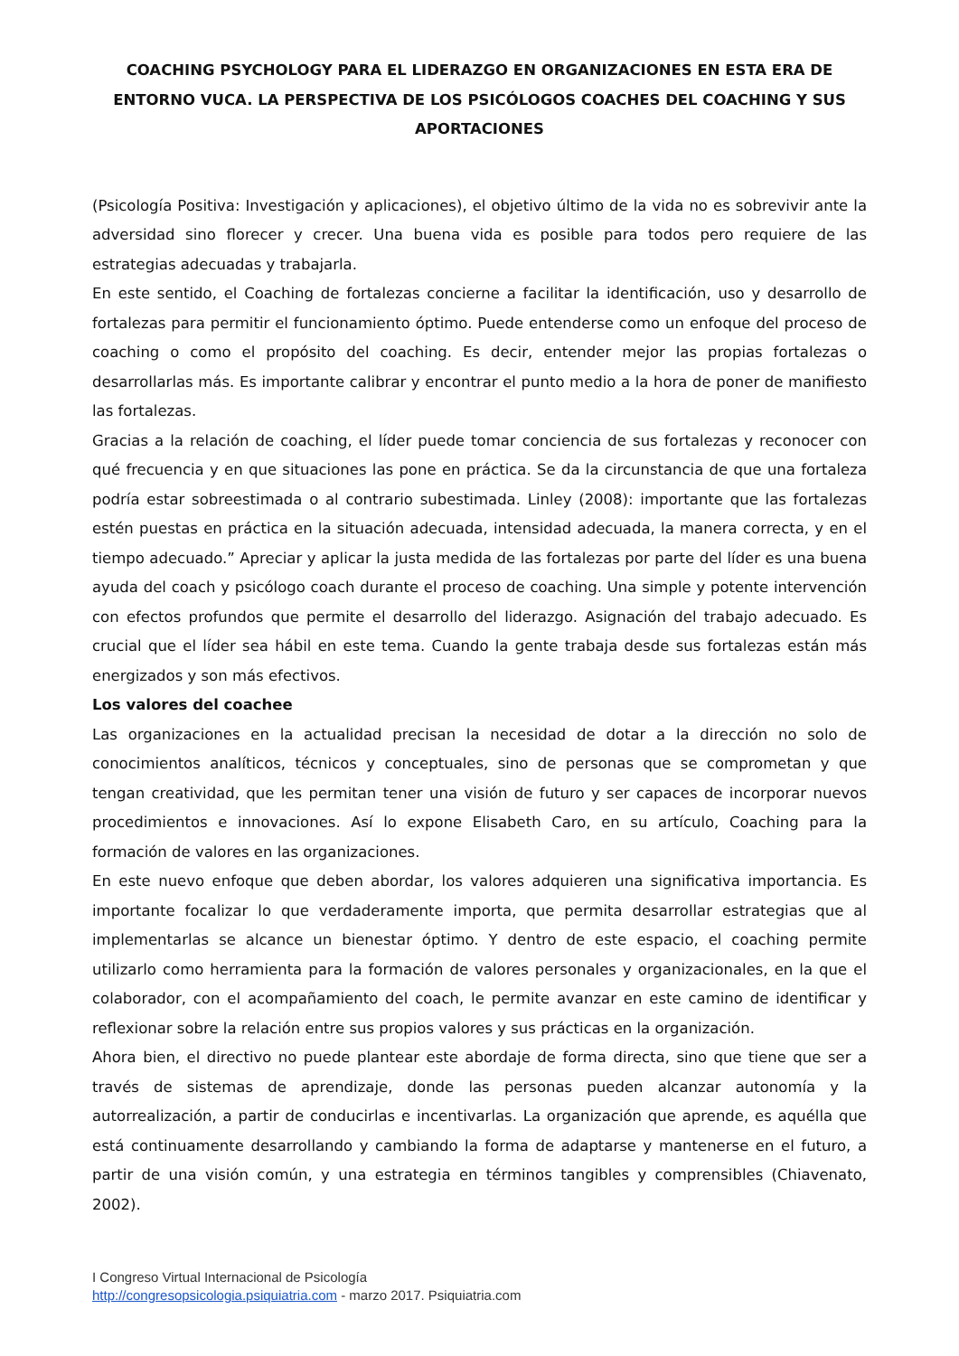COACHING PSYCHOLOGY PARA EL LIDERAZGO EN ORGANIZACIONES EN ESTA ERA DE ENTORNO VUCA. LA PERSPECTIVA DE LOS PSICÓLOGOS COACHES DEL COACHING Y SUS APORTACIONES
(Psicología Positiva: Investigación y aplicaciones), el objetivo último de la vida no es sobrevivir ante la adversidad sino florecer y crecer. Una buena vida es posible para todos pero requiere de las estrategias adecuadas y trabajarla.
En este sentido, el Coaching de fortalezas concierne a facilitar la identificación, uso y desarrollo de fortalezas para permitir el funcionamiento óptimo. Puede entenderse como un enfoque del proceso de coaching o como el propósito del coaching. Es decir, entender mejor las propias fortalezas o desarrollarlas más. Es importante calibrar y encontrar el punto medio a la hora de poner de manifiesto las fortalezas.
Gracias a la relación de coaching, el líder puede tomar conciencia de sus fortalezas y reconocer con qué frecuencia y en que situaciones las pone en práctica. Se da la circunstancia de que una fortaleza podría estar sobreestimada o al contrario subestimada. Linley (2008): importante que las fortalezas estén puestas en práctica en la situación adecuada, intensidad adecuada, la manera correcta, y en el tiempo adecuado.” Apreciar y aplicar la justa medida de las fortalezas por parte del líder es una buena ayuda del coach y psicólogo coach durante el proceso de coaching. Una simple y potente intervención con efectos profundos que permite el desarrollo del liderazgo. Asignación del trabajo adecuado. Es crucial que el líder sea hábil en este tema. Cuando la gente trabaja desde sus fortalezas están más energizados y son más efectivos.
Los valores del coachee
Las organizaciones en la actualidad precisan la necesidad de dotar a la dirección no solo de conocimientos analíticos, técnicos y conceptuales, sino de personas que se comprometan y que tengan creatividad, que les permitan tener una visión de futuro y ser capaces de incorporar nuevos procedimientos e innovaciones. Así lo expone Elisabeth Caro, en su artículo, Coaching para la formación de valores en las organizaciones.
En este nuevo enfoque que deben abordar, los valores adquieren una significativa importancia. Es importante focalizar lo que verdaderamente importa, que permita desarrollar estrategias que al implementarlas se alcance un bienestar óptimo. Y dentro de este espacio, el coaching permite utilizarlo como herramienta para la formación de valores personales y organizacionales, en la que el colaborador, con el acompañamiento del coach, le permite avanzar en este camino de identificar y reflexionar sobre la relación entre sus propios valores y sus prácticas en la organización.
Ahora bien, el directivo no puede plantear este abordaje de forma directa, sino que tiene que ser a través de sistemas de aprendizaje, donde las personas pueden alcanzar autonomía y la autorrealización, a partir de conducirlas e incentivarlas. La organización que aprende, es aquélla que está continuamente desarrollando y cambiando la forma de adaptarse y mantenerse en el futuro, a partir de una visión común, y una estrategia en términos tangibles y comprensibles (Chiavenato, 2002).
I Congreso Virtual Internacional de Psicología
http://congresopsicologia.psiquiatria.com - marzo 2017. Psiquiatria.com